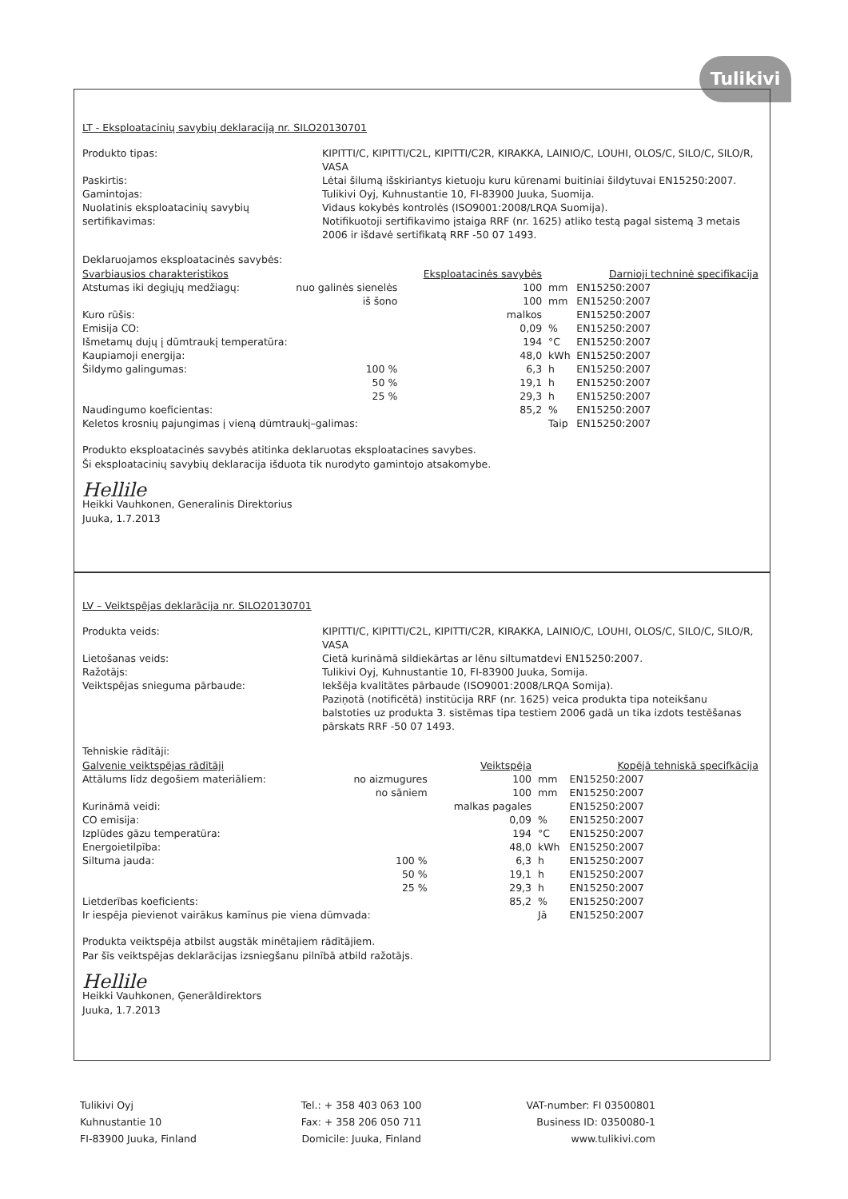Tulikivi
LT - Eksploatacinių savybių deklaraciją nr. SILO20130701
Produkto tipas:
KIPITTI/C, KIPITTI/C2L, KIPITTI/C2R, KIRAKKA, LAINIO/C, LOUHI, OLOS/C, SILO/C, SILO/R, VASA
Paskirtis:
Lėtai šilumą išskiriantys kietuoju kuru kūrenami buitiniai šildytuvai EN15250:2007.
Gamintojas:
Tulikivi Oyj, Kuhnustantie 10, FI-83900 Juuka, Suomija.
Nuolatinis eksploatacinių savybių sertifikavimas:
Vidaus kokybės kontrolės (ISO9001:2008/LRQA Suomija).
Notifikuotoji sertifikavimo įstaiga RRF (nr. 1625) atliko testą pagal sistemą 3 metais 2006 ir išdavė sertifikatą RRF -50 07 1493.
Deklaruojamos eksploatacinės savybės:
| Svarbiausios charakteristikos | | Eksploatacinės savybės | | Darnioji techninė specifikacija |
| --- | --- | --- | --- | --- |
| Atstumas iki degiųjų medžiagų: | nuo galinės sienelės | 100 | mm | EN15250:2007 |
| | iš šono | 100 | mm | EN15250:2007 |
| Kuro rūšis: | | malkos | | EN15250:2007 |
| Emisija CO: | | 0,09 | % | EN15250:2007 |
| Išmetamų dujų į dūmtraukį temperatūra: | | 194 | °C | EN15250:2007 |
| Kaupiamoji energija: | | 48,0 | kWh | EN15250:2007 |
| Šildymo galingumas: | 100 % | 6,3 | h | EN15250:2007 |
| | 50 % | 19,1 | h | EN15250:2007 |
| | 25 % | 29,3 | h | EN15250:2007 |
| Naudingumo koeficientas: | | 85,2 | % | EN15250:2007 |
| Keletos krosnių pajungimas į vieną dūmtraukį–galimas: | | | Taip | EN15250:2007 |
Produkto eksploatacinės savybės atitinka deklaruotas eksploatacines savybes.
Ši eksploatacinių savybių deklaracija išduota tik nurodyto gamintojo atsakomybe.
Hellile
Heikki Vauhkonen, Generalinis Direktorius
Juuka, 1.7.2013
LV – Veiktspējas deklarācija nr. SILO20130701
Produkta veids:
KIPITTI/C, KIPITTI/C2L, KIPITTI/C2R, KIRAKKA, LAINIO/C, LOUHI, OLOS/C, SILO/C, SILO/R, VASA
Lietošanas veids:
Cietā kurināmā sildiekārtas ar lēnu siltumatdevi EN15250:2007.
Ražotājs:
Tulikivi Oyj, Kuhnustantie 10, FI-83900 Juuka, Somija.
Veiktspējas snieguma pārbaude:
Iekšēja kvalitātes pārbaude (ISO9001:2008/LRQA Somija).
Paziņotā (notificētā) institūcija RRF (nr. 1625) veica produkta tipa noteikšanu balstoties uz produkta 3. sistēmas tipa testiem 2006 gadā un tika izdots testēšanas pārskats RRF -50 07 1493.
Tehniskie rādītāji:
| Galvenie veiktspējas rādītāji | | Veiktspēja | | Kopējā tehniskā specifkācija |
| --- | --- | --- | --- | --- |
| Attālums līdz degošiem materiāliem: | no aizmugures | 100 | mm | EN15250:2007 |
| | no sāniem | 100 | mm | EN15250:2007 |
| Kurināmā veidi: | | malkas pagales | | EN15250:2007 |
| CO emisija: | | 0,09 | % | EN15250:2007 |
| Izplūdes gāzu temperatūra: | | 194 | °C | EN15250:2007 |
| Energoietilpība: | | 48,0 | kWh | EN15250:2007 |
| Siltuma jauda: | 100 % | 6,3 | h | EN15250:2007 |
| | 50 % | 19,1 | h | EN15250:2007 |
| | 25 % | 29,3 | h | EN15250:2007 |
| Lietderības koeficients: | | 85,2 | % | EN15250:2007 |
| Ir iespēja pievienot vairākus kamīnus pie viena dūmvada: | | | Jā | EN15250:2007 |
Produkta veiktspēja atbilst augstāk minētajiem rādītājiem.
Par šīs veiktspējas deklarācijas izsniegšanu pilnībā atbild ražotājs.
Hellile
Heikki Vauhkonen, Ģenerāldirektors
Juuka, 1.7.2013
Tulikivi Oyj
Kuhnustantie 10
FI-83900 Juuka, Finland
Tel.: + 358 403 063 100
Fax: + 358 206 050 711
Domicile: Juuka, Finland
VAT-number: FI 03500801
Business ID: 0350080-1
www.tulikivi.com